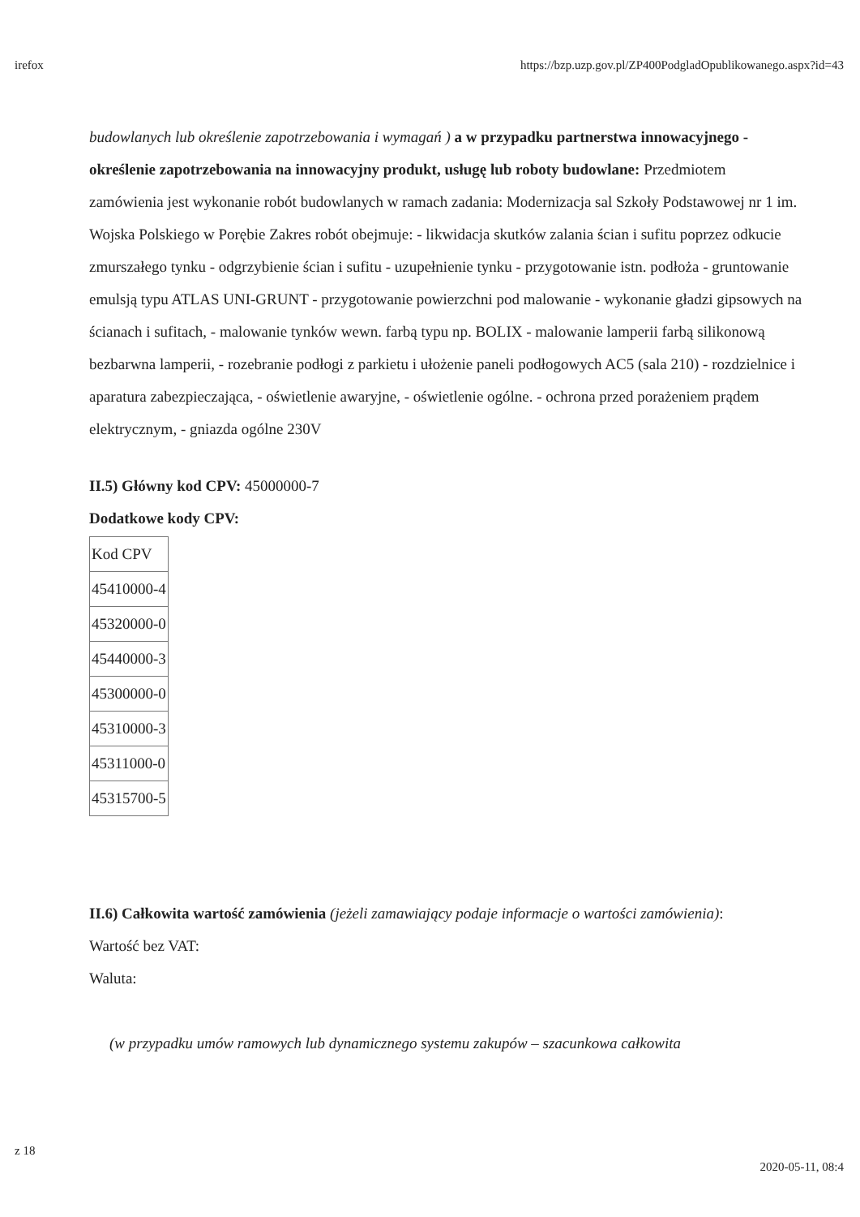irefox https://bzp.uzp.gov.pl/ZP400PodgladOpublikowanego.aspx?id=43
budowlanych lub określenie zapotrzebowania i wymagań ) a w przypadku partnerstwa innowacyjnego - określenie zapotrzebowania na innowacyjny produkt, usługę lub roboty budowlane: Przedmiotem zamówienia jest wykonanie robót budowlanych w ramach zadania: Modernizacja sal Szkoły Podstawowej nr 1 im. Wojska Polskiego w Porębie Zakres robót obejmuje: - likwidacja skutków zalania ścian i sufitu poprzez odkucie zmurszałego tynku - odgrzybienie ścian i sufitu - uzupełnienie tynku - przygotowanie istn. podłoża - gruntowanie emulsją typu ATLAS UNI-GRUNT - przygotowanie powierzchni pod malowanie - wykonanie gładzi gipsowych na ścianach i sufitach, - malowanie tynków wewn. farbą typu np. BOLIX - malowanie lamperii farbą silikonową bezbarwna lamperii, - rozebranie podłogi z parkietu i ułożenie paneli podłogowych AC5 (sala 210) - rozdzielnice i aparatura zabezpieczająca, - oświetlenie awaryjne, - oświetlenie ogólne. - ochrona przed porażeniem prądem elektrycznym, - gniazda ogólne 230V
II.5) Główny kod CPV: 45000000-7
Dodatkowe kody CPV:
| Kod CPV |
| --- |
| 45410000-4 |
| 45320000-0 |
| 45440000-3 |
| 45300000-0 |
| 45310000-3 |
| 45311000-0 |
| 45315700-5 |
II.6) Całkowita wartość zamówienia (jeżeli zamawiający podaje informacje o wartości zamówienia):
Wartość bez VAT:
Waluta:
(w przypadku umów ramowych lub dynamicznego systemu zakupów – szacunkowa całkowita
z 18 2020-05-11, 08:4